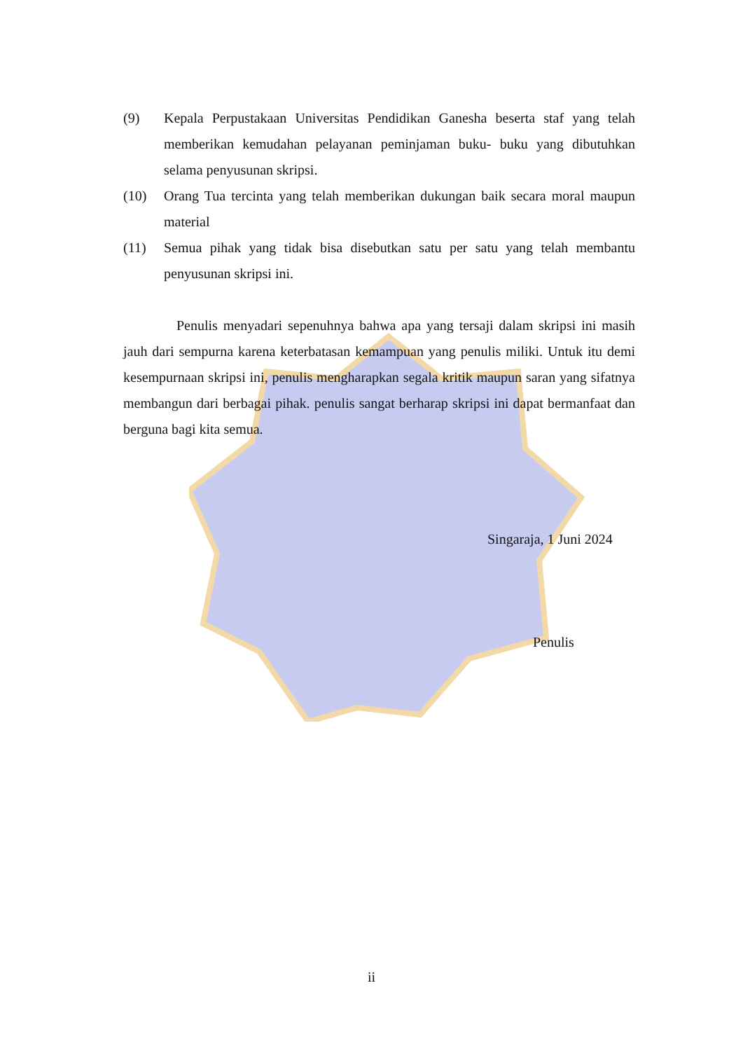(9) Kepala Perpustakaan Universitas Pendidikan Ganesha beserta staf yang telah memberikan kemudahan pelayanan peminjaman buku- buku yang dibutuhkan selama penyusunan skripsi.
(10) Orang Tua tercinta yang telah memberikan dukungan baik secara moral maupun material
(11) Semua pihak yang tidak bisa disebutkan satu per satu yang telah membantu penyusunan skripsi ini.
Penulis menyadari sepenuhnya bahwa apa yang tersaji dalam skripsi ini masih jauh dari sempurna karena keterbatasan kemampuan yang penulis miliki. Untuk itu demi kesempurnaan skripsi ini, penulis mengharapkan segala kritik maupun saran yang sifatnya membangun dari berbagai pihak. penulis sangat berharap skripsi ini dapat bermanfaat dan berguna bagi kita semua.
Singaraja, 1 Juni 2024
Penulis
ii